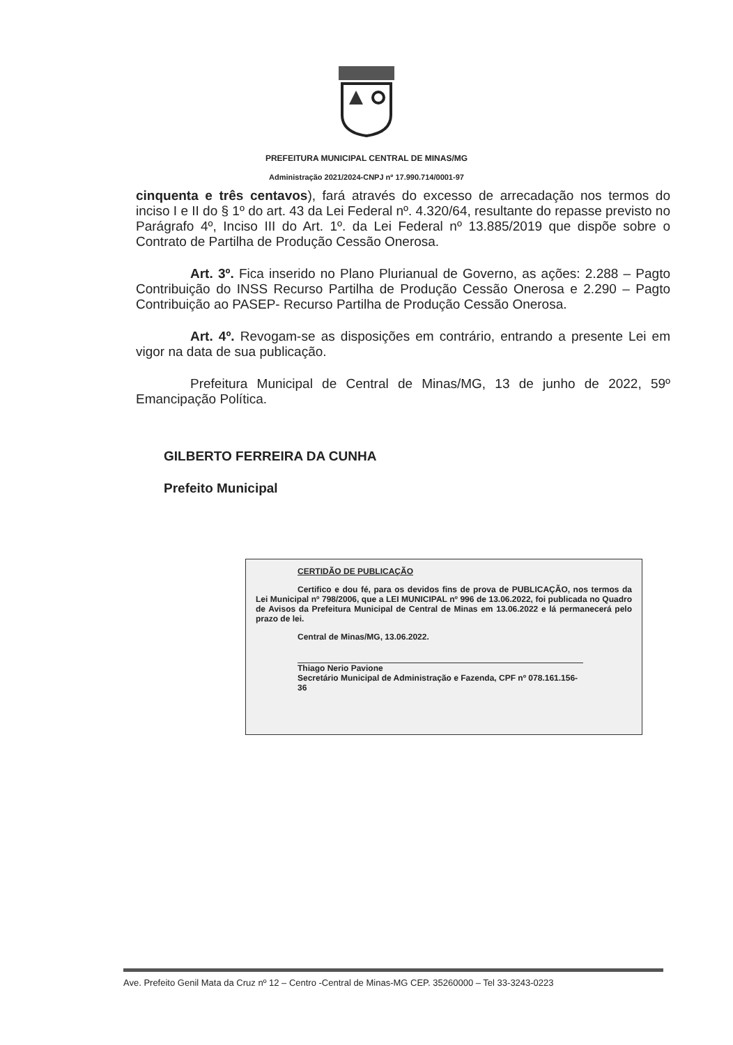PREFEITURA MUNICIPAL CENTRAL DE MINAS/MG
Administração 2021/2024-CNPJ nº 17.990.714/0001-97
cinquenta e três centavos), fará através do excesso de arrecadação nos termos do inciso I e II do § 1º do art. 43 da Lei Federal nº. 4.320/64, resultante do repasse previsto no Parágrafo 4º, Inciso III do Art. 1º. da Lei Federal nº 13.885/2019 que dispõe sobre o Contrato de Partilha de Produção Cessão Onerosa.
Art. 3º. Fica inserido no Plano Plurianual de Governo, as ações: 2.288 – Pagto Contribuição do INSS Recurso Partilha de Produção Cessão Onerosa e 2.290 – Pagto Contribuição ao PASEP- Recurso Partilha de Produção Cessão Onerosa.
Art. 4º. Revogam-se as disposições em contrário, entrando a presente Lei em vigor na data de sua publicação.
Prefeitura Municipal de Central de Minas/MG, 13 de junho de 2022, 59º Emancipação Política.
GILBERTO FERREIRA DA CUNHA
Prefeito Municipal
CERTIDÃO DE PUBLICAÇÃO
Certifico e dou fé, para os devidos fins de prova de PUBLICAÇÃO, nos termos da Lei Municipal nº 798/2006, que a LEI MUNICIPAL nº 996 de 13.06.2022, foi publicada no Quadro de Avisos da Prefeitura Municipal de Central de Minas em 13.06.2022 e lá permanecerá pelo prazo de lei.
Central de Minas/MG, 13.06.2022.
Thiago Nerio Pavione
Secretário Municipal de Administração e Fazenda, CPF nº 078.161.156-36
Ave. Prefeito Genil Mata da Cruz nº 12 – Centro -Central de Minas-MG CEP. 35260000 – Tel 33-3243-0223